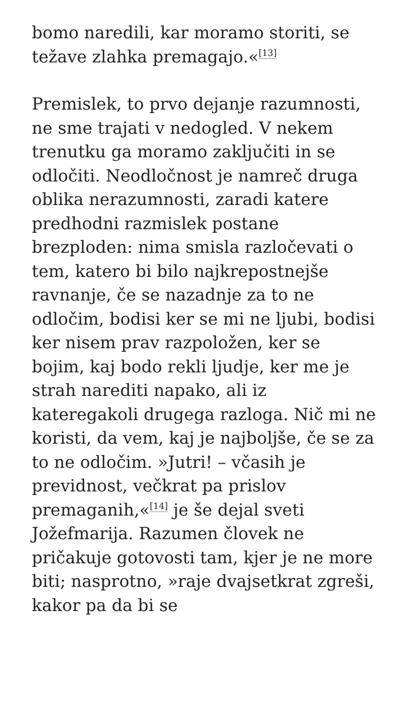bomo naredili, kar moramo storiti, se težave zlahka premagajo.«<sup>[13]</sup>
Premislek, to prvo dejanje razumnosti, ne sme trajati v nedogled. V nekem trenutku ga moramo zaključiti in se odločiti. Neodločnost je namreč druga oblika nerazumnosti, zaradi katere predhodni razmislek postane brezploden: nima smisla razločevati o tem, katero bi bilo najkrepostnejše ravnanje, če se nazadnje za to ne odločim, bodisi ker se mi ne ljubi, bodisi ker nisem prav razpoložen, ker se bojim, kaj bodo rekli ljudje, ker me je strah narediti napako, ali iz kateregakoli drugega razloga. Nič mi ne koristi, da vem, kaj je najboljše, če se za to ne odločim. »Jutri! – včasih je previdnost, večkrat pa prislov premaganih,«<sup>[14]</sup> je še dejal sveti Jožefmarija. Razumen človek ne pričakuje gotovosti tam, kjer je ne more biti; nasprotno, »raje dvajsetkrat zgreši, kakor pa da bi se